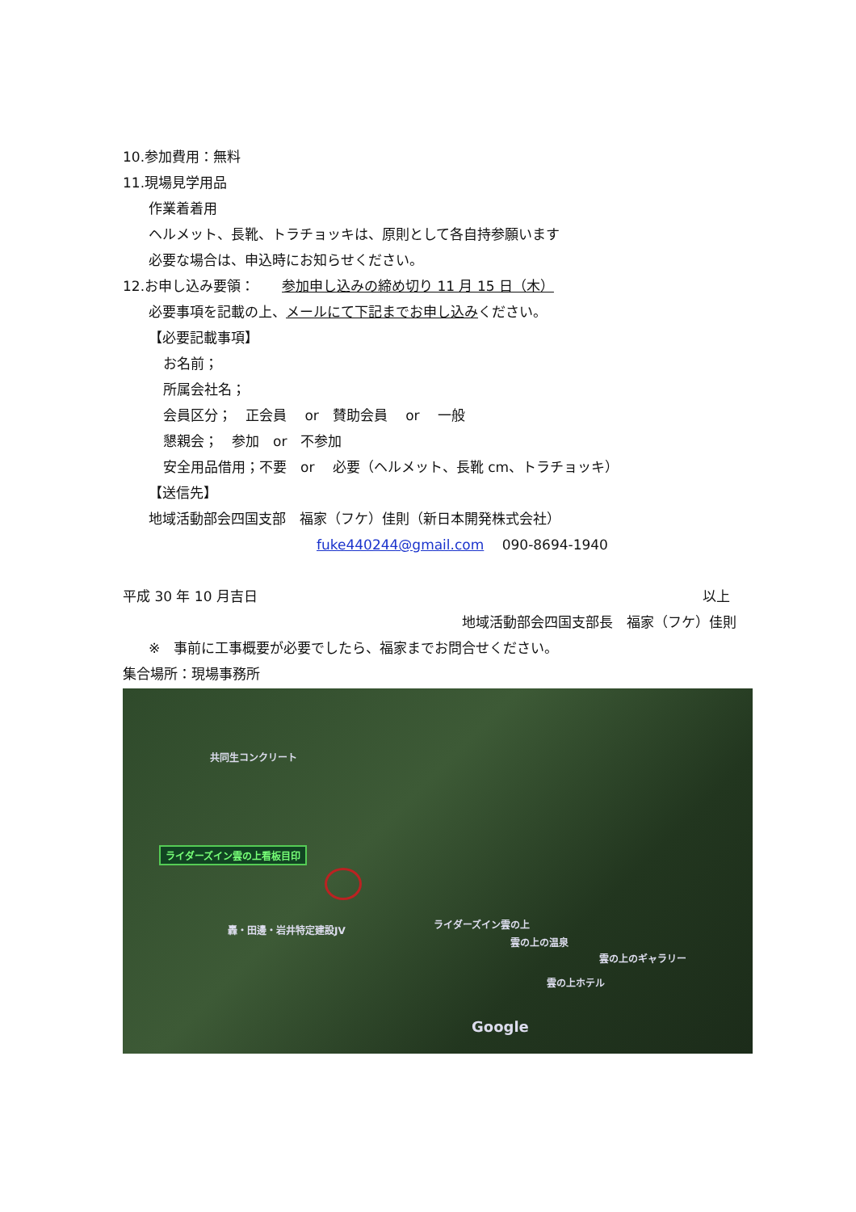10.参加費用：無料
11.現場見学用品
作業着着用
ヘルメット、長靴、トラチョッキは、原則として各自持参願います
必要な場合は、申込時にお知らせください。
12.お申し込み要領：　　参加申し込みの締め切り 11 月 15 日（木）
必要事項を記載の上、メールにて下記までお申し込みください。
【必要記載事項】
お名前；
所属会社名；
会員区分；　正会員　 or　賛助会員　 or　 一般
懇親会；　参加　or　不参加
安全用品借用；不要　or　 必要（ヘルメット、長靴 cm、トラチョッキ）
【送信先】
地域活動部会四国支部　福家（フケ）佳則（新日本開発株式会社）
fuke440244@gmail.com　 090-8694-1940
平成 30 年 10 月吉日 以上
地域活動部会四国支部長　福家（フケ）佳則
※　事前に工事概要が必要でしたら、福家までお問合せください。
集合場所：現場事務所
共同生コンクリート
ライダーズイン雲の上看板目印
轟・田邊・岩井特定建設JV ライダーズイン雲の上
雲の上の温泉
雲の上のギャラリー
雲の上ホテル
Google